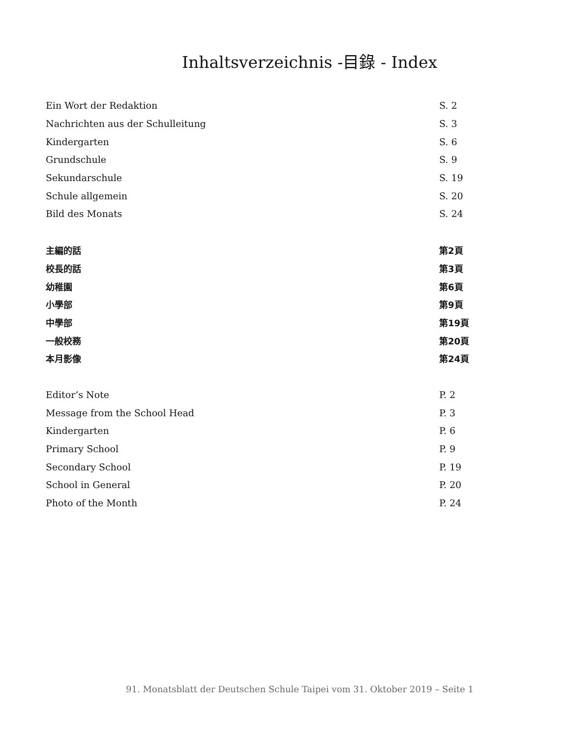Inhaltsverzeichnis -目錄 - Index
Ein Wort der Redaktion S. 2
Nachrichten aus der Schulleitung S. 3
Kindergarten S. 6
Grundschule S. 9
Sekundarschule S. 19
Schule allgemein S. 20
Bild des Monats S. 24
主編的話 第2頁
校長的話 第3頁
幼稚園 第6頁
小學部 第9頁
中學部 第19頁
一般校務 第20頁
本月影像 第24頁
Editor’s Note P. 2
Message from the School Head P. 3
Kindergarten P. 6
Primary School P. 9
Secondary School P. 19
School in General P. 20
Photo of the Month P. 24
91. Monatsblatt der Deutschen Schule Taipei vom 31. Oktober 2019 – Seite 1